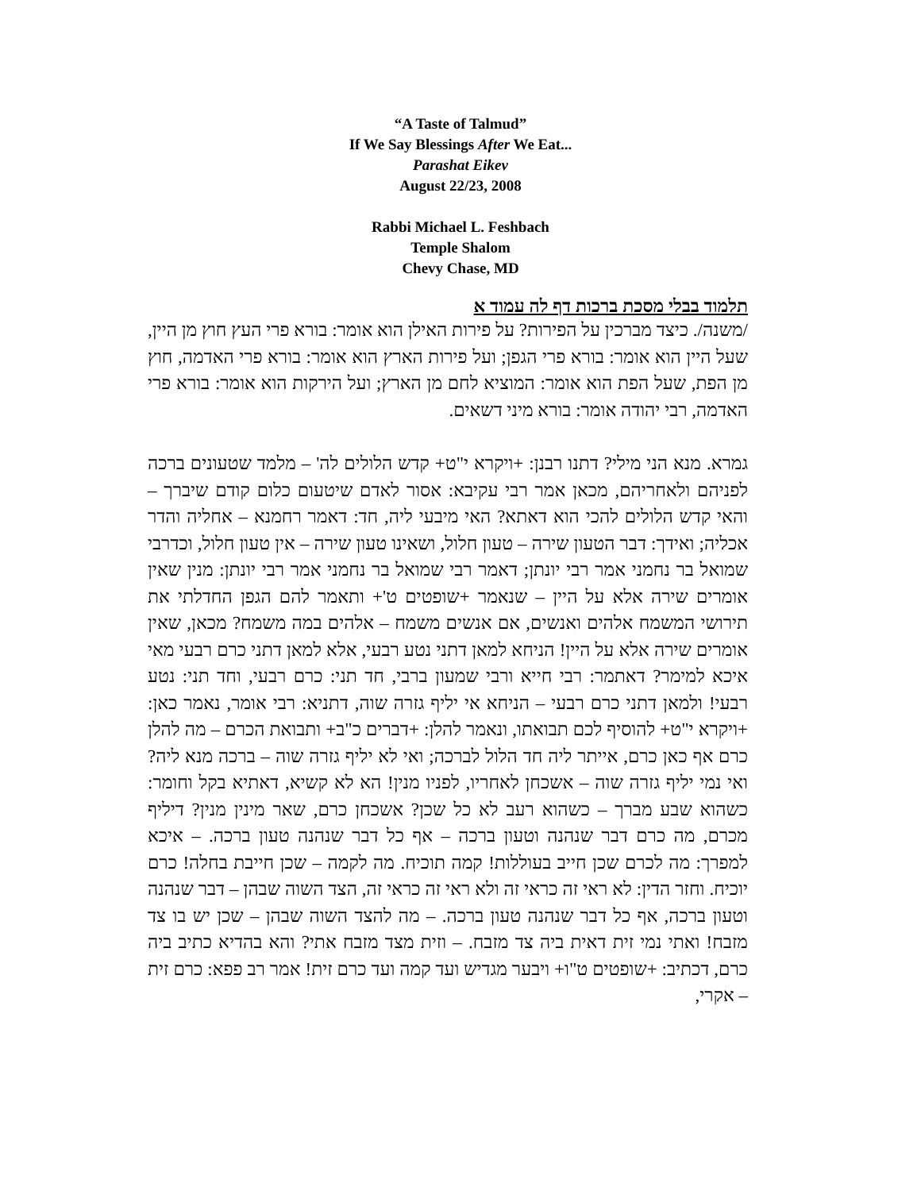“A Taste of Talmud”
If We Say Blessings After We Eat...
Parashat Eikev
August 22/23, 2008
Rabbi Michael L. Feshbach
Temple Shalom
Chevy Chase, MD
תלמוד בבלי מסכת ברכות דף לה עמוד א
/משנה/. כיצד מברכין על הפירות? על פירות האילן הוא אומר: בורא פרי העץ חוץ מן היין, שעל היין הוא אומר: בורא פרי הגפן; ועל פירות הארץ הוא אומר: בורא פרי האדמה, חוץ מן הפת, שעל הפת הוא אומר: המוציא לחם מן הארץ; ועל הירקות הוא אומר: בורא פרי האדמה, רבי יהודה אומר: בורא מיני דשאים.
גמרא. מנא הני מילי? דתנו רבנן: +ויקרא י"ט+ קדש הלולים לה' – מלמד שטעונים ברכה לפניהם ולאחריהם, מכאן אמר רבי עקיבא: אסור לאדם שיטעום כלום קודם שיברך – והאי קדש הלולים להכי הוא דאתא? האי מיבעי ליה, חד: דאמר רחמנא – אחליה והדר אכליה; ואידך: דבר הטעון שירה – טעון חלול, ושאינו טעון שירה – אין טעון חלול, וכדרבי שמואל בר נחמני אמר רבי יונתן; דאמר רבי שמואל בר נחמני אמר רבי יונתן: מנין שאין אומרים שירה אלא על היין – שנאמר +שופטים ט'+ ותאמר להם הגפן החדלתי את תירושי המשמח אלהים ואנשים, אם אנשים משמח – אלהים במה משמח? מכאן, שאין אומרים שירה אלא על היין! הניחא למאן דתני נטע רבעי, אלא למאן דתני כרם רבעי מאי איכא למימר? דאתמר: רבי חייא ורבי שמעון ברבי, חד תני: כרם רבעי, וחד תני: נטע רבעי! ולמאן דתני כרם רבעי – הניחא אי יליף גזרה שוה, דתניא: רבי אומר, נאמר כאן: +ויקרא י"ט+ להוסיף לכם תבואתו, ונאמר להלן: +דברים כ"ב+ ותבואת הכרם – מה להלן כרם אף כאן כרם, אייתר ליה חד הלול לברכה; ואי לא יליף גזרה שוה – ברכה מנא ליה? ואי נמי יליף גזרה שוה – אשכחן לאחריו, לפניו מנין! הא לא קשיא, דאתיא בקל וחומר: כשהוא שבע מברך – כשהוא רעב לא כל שכן? אשכחן כרם, שאר מינין מנין? דיליף מכרם, מה כרם דבר שנהנה וטעון ברכה – אף כל דבר שנהנה טעון ברכה. – איכא למפרך: מה לכרם שכן חייב בעוללות! קמה תוכיח. מה לקמה – שכן חייבת בחלה! כרם יוכיח. וחזר הדין: לא ראי זה כראי זה ולא ראי זה כראי זה, הצד השוה שבהן – דבר שנהנה וטעון ברכה, אף כל דבר שנהנה טעון ברכה. – מה להצד השוה שבהן – שכן יש בו צד מזבח! ואתי נמי זית דאית ביה צד מזבח. – וזית מצד מזבח אתי? והא בהדיא כתיב ביה כרם, דכתיב: +שופטים ט"ו+ ויבער מגדיש ועד קמה ועד כרם זית! אמר רב פפא: כרם זית – אקרי,